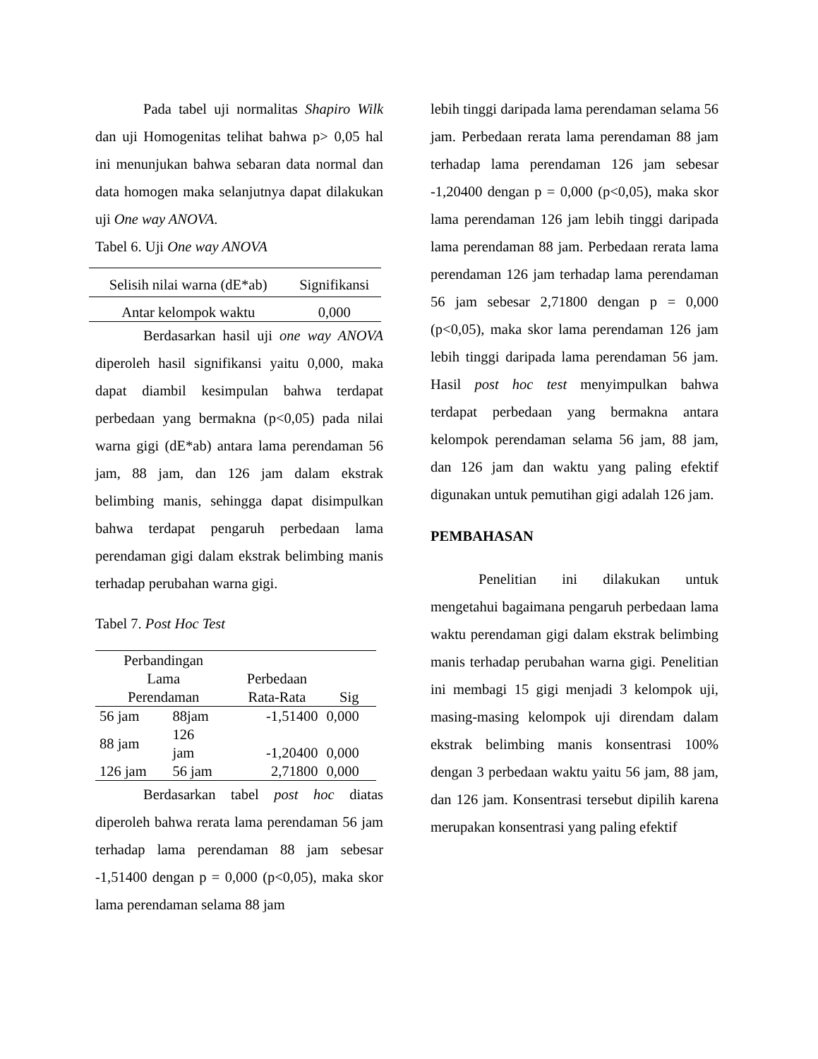Pada tabel uji normalitas Shapiro Wilk dan uji Homogenitas telihat bahwa p> 0,05 hal ini menunjukan bahwa sebaran data normal dan data homogen maka selanjutnya dapat dilakukan uji One way ANOVA.
Tabel 6. Uji One way ANOVA
| Selisih nilai warna (dE*ab) | Signifikansi |
| --- | --- |
| Antar kelompok waktu | 0,000 |
Berdasarkan hasil uji one way ANOVA diperoleh hasil signifikansi yaitu 0,000, maka dapat diambil kesimpulan bahwa terdapat perbedaan yang bermakna (p<0,05) pada nilai warna gigi (dE*ab) antara lama perendaman 56 jam, 88 jam, dan 126 jam dalam ekstrak belimbing manis, sehingga dapat disimpulkan bahwa terdapat pengaruh perbedaan lama perendaman gigi dalam ekstrak belimbing manis terhadap perubahan warna gigi.
Tabel 7. Post Hoc Test
| Perbandingan Lama Perendaman | | Perbedaan Rata-Rata | Sig |
| --- | --- | --- | --- |
| 56 jam | 88jam | -1,51400 | 0,000 |
| 88 jam | 126 jam | -1,20400 | 0,000 |
| 126 jam | 56 jam | 2,71800 | 0,000 |
Berdasarkan tabel post hoc diatas diperoleh bahwa rerata lama perendaman 56 jam terhadap lama perendaman 88 jam sebesar -1,51400 dengan p = 0,000 (p<0,05), maka skor lama perendaman selama 88 jam
lebih tinggi daripada lama perendaman selama 56 jam. Perbedaan rerata lama perendaman 88 jam terhadap lama perendaman 126 jam sebesar -1,20400 dengan p = 0,000 (p<0,05), maka skor lama perendaman 126 jam lebih tinggi daripada lama perendaman 88 jam. Perbedaan rerata lama perendaman 126 jam terhadap lama perendaman 56 jam sebesar 2,71800 dengan p = 0,000 (p<0,05), maka skor lama perendaman 126 jam lebih tinggi daripada lama perendaman 56 jam. Hasil post hoc test menyimpulkan bahwa terdapat perbedaan yang bermakna antara kelompok perendaman selama 56 jam, 88 jam, dan 126 jam dan waktu yang paling efektif digunakan untuk pemutihan gigi adalah 126 jam.
PEMBAHASAN
Penelitian ini dilakukan untuk mengetahui bagaimana pengaruh perbedaan lama waktu perendaman gigi dalam ekstrak belimbing manis terhadap perubahan warna gigi. Penelitian ini membagi 15 gigi menjadi 3 kelompok uji, masing-masing kelompok uji direndam dalam ekstrak belimbing manis konsentrasi 100% dengan 3 perbedaan waktu yaitu 56 jam, 88 jam, dan 126 jam. Konsentrasi tersebut dipilih karena merupakan konsentrasi yang paling efektif